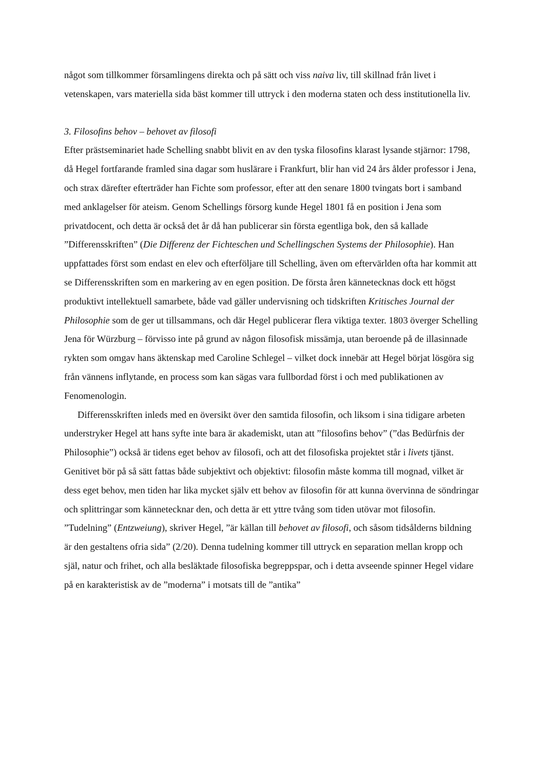något som tillkommer församlingens direkta och på sätt och viss naiva liv, till skillnad från livet i vetenskapen, vars materiella sida bäst kommer till uttryck i den moderna staten och dess institutionella liv.
3. Filosofins behov – behovet av filosofi
Efter prästseminariet hade Schelling snabbt blivit en av den tyska filosofins klarast lysande stjärnor: 1798, då Hegel fortfarande framled sina dagar som huslärare i Frankfurt, blir han vid 24 års ålder professor i Jena, och strax därefter efterträder han Fichte som professor, efter att den senare 1800 tvingats bort i samband med anklagelser för ateism. Genom Schellings försorg kunde Hegel 1801 få en position i Jena som privatdocent, och detta är också det år då han publicerar sin första egentliga bok, den så kallade ”Differensskriften” (Die Differenz der Fichteschen und Schellingschen Systems der Philosophie). Han uppfattades först som endast en elev och efterföljare till Schelling, även om eftervärlden ofta har kommit att se Differensskriften som en markering av en egen position. De första åren kännetecknas dock ett högst produktivt intellektuell samarbete, både vad gäller undervisning och tidskriften Kritisches Journal der Philosophie som de ger ut tillsammans, och där Hegel publicerar flera viktiga texter. 1803 överger Schelling Jena för Würzburg – förvisso inte på grund av någon filosofisk missämja, utan beroende på de illasinnade rykten som omgav hans äktenskap med Caroline Schlegel – vilket dock innebär att Hegel börjat lösgöra sig från vännens inflytande, en process som kan sägas vara fullbordad först i och med publikationen av Fenomenologin.
Differensskriften inleds med en översikt över den samtida filosofin, och liksom i sina tidigare arbeten understryker Hegel att hans syfte inte bara är akademiskt, utan att ”filosofins behov” (”das Bedürfnis der Philosophie”) också är tidens eget behov av filosofi, och att det filosofiska projektet står i livets tjänst. Genitivet bör på så sätt fattas både subjektivt och objektivt: filosofin måste komma till mognad, vilket är dess eget behov, men tiden har lika mycket själv ett behov av filosofin för att kunna övervinna de söndringar och splittringar som kännetecknar den, och detta är ett yttre tvång som tiden utövar mot filosofin. ”Tudelning” (Entzweiung), skriver Hegel, ”är källan till behovet av filosofi, och såsom tidsålderns bildning är den gestaltens ofria sida” (2/20). Denna tudelning kommer till uttryck en separation mellan kropp och själ, natur och frihet, och alla besläktade filosofiska begreppspar, och i detta avseende spinner Hegel vidare på en karakteristisk av de ”moderna” i motsats till de ”antika”